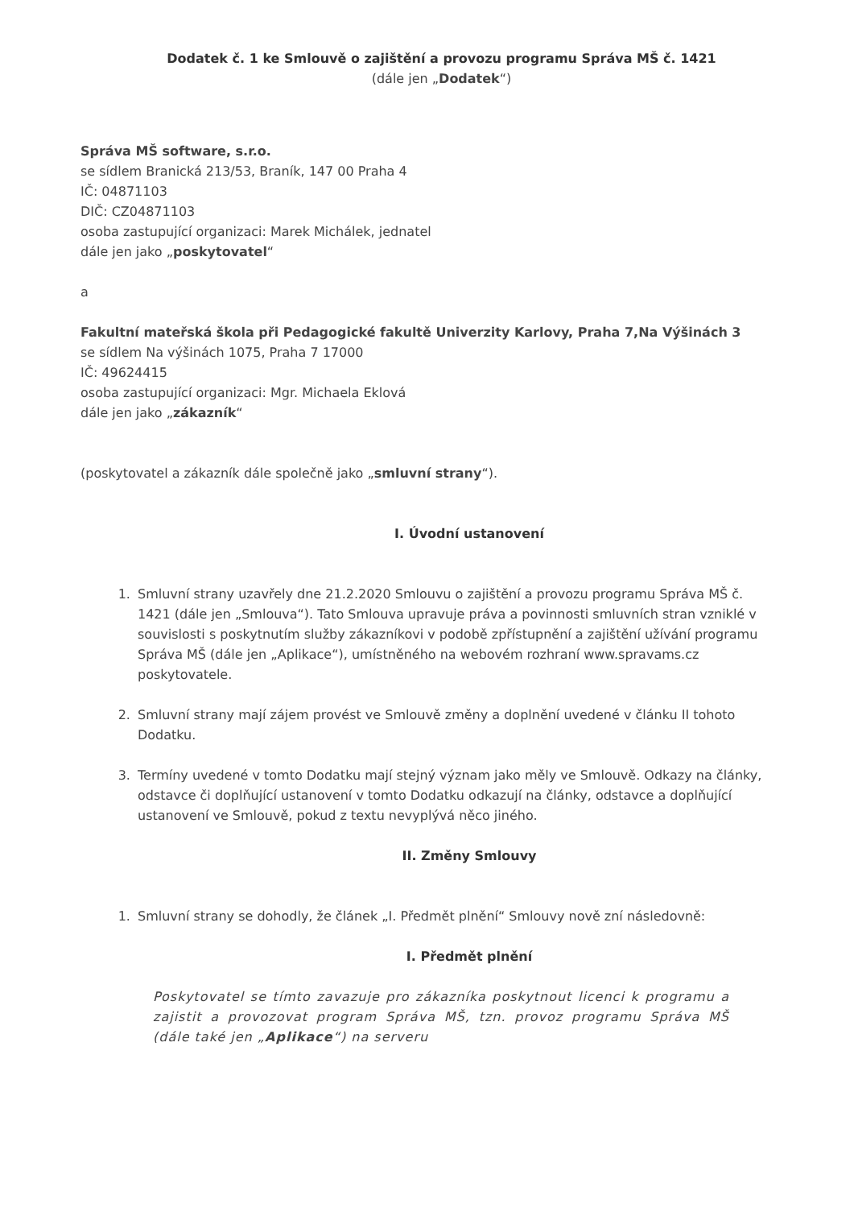Dodatek č. 1 ke Smlouvě o zajištění a provozu programu Správa MŠ č. 1421
(dále jen „Dodatek“)
Správa MŠ software, s.r.o.
se sídlem Branická 213/53, Braník, 147 00 Praha 4
IČ: 04871103
DIČ: CZ04871103
osoba zastupující organizaci: Marek Michálek, jednatel
dále jen jako „poskytovatel“
a
Fakultní mateřská škola při Pedagogické fakultě Univerzity Karlovy, Praha 7,Na Výšinách 3
se sídlem Na výšinách 1075, Praha 7 17000
IČ: 49624415
osoba zastupující organizaci: Mgr. Michaela Eklová
dále jen jako „zákazník“
(poskytovatel a zákazník dále společně jako „smluvní strany“).
I. Úvodní ustanovení
1. Smluvní strany uzavřely dne 21.2.2020 Smlouvu o zajištění a provozu programu Správa MŠ č. 1421 (dále jen „Smlouva“). Tato Smlouva upravuje práva a povinnosti smluvních stran vzniklé v souvislosti s poskytnutím služby zákazníkovi v podobě zpřístupnění a zajištění užívání programu Správa MŠ (dále jen „Aplikace“), umístněného na webovém rozhraní www.spravams.cz poskytovatele.
2. Smluvní strany mají zájem provést ve Smlouvě změny a doplnění uvedené v článku II tohoto Dodatku.
3. Termíny uvedené v tomto Dodatku mají stejný význam jako měly ve Smlouvě. Odkazy na články, odstavce či doplňující ustanovení v tomto Dodatku odkazují na články, odstavce a doplňující ustanovení ve Smlouvě, pokud z textu nevyplývá něco jiného.
II. Změny Smlouvy
1. Smluvní strany se dohodly, že článek „I. Předmět plnění“ Smlouvy nově zní následovně:
I. Předmět plnění
Poskytovatel se tímto zavazuje pro zákazníka poskytnout licenci k programu a zajistit a provozovat program Správa MŠ, tzn. provoz programu Správa MŠ (dále také jen „Aplikace“) na serveru